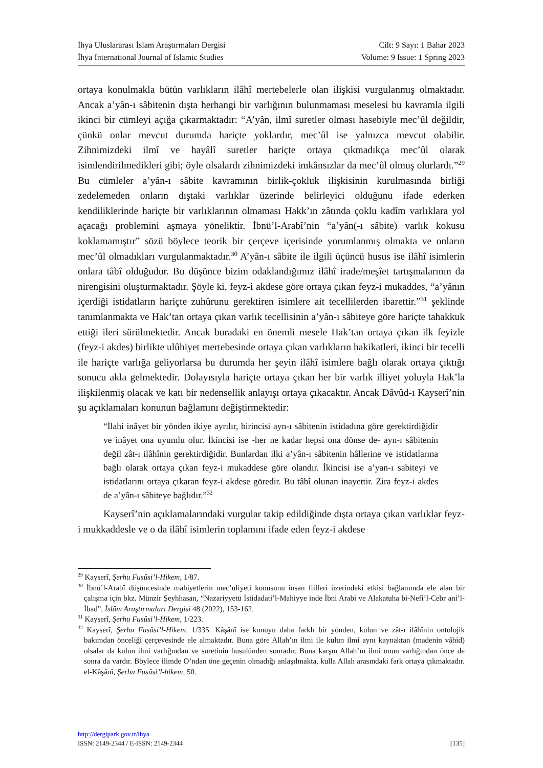İhya Uluslararası İslam Araştırmaları Dergisi Cilt: 9 Sayı: 1 Bahar 2023
İhya International Journal of Islamic Studies Volume: 9 Issue: 1 Spring 2023
ortaya konulmakla bütün varlıkların ilâhî mertebelerle olan ilişkisi vurgulanmış olmaktadır. Ancak a’yân-ı sâbitenin dışta herhangi bir varlığının bulunmaması meselesi bu kavramla ilgili ikinci bir cümleyi açığa çıkarmaktadır: “A’yân, ilmî suretler olması hasebiyle mec’ûl değildir, çünkü onlar mevcut durumda hariçte yoklardır, mec’ûl ise yalnızca mevcut olabilir. Zihnimizdeki ilmî ve hayâlî suretler hariçte ortaya çıkmadıkça mec’ûl olarak isimlendirilmedikleri gibi; öyle olsalardı zihnimizdeki imkânsızlar da mec’ûl olmuş olurlardı.”<sup>29</sup> Bu cümleler a’yân-ı sâbite kavramının birlik-çokluk ilişkisinin kurulmasında birliği zedelemeden onların dıştaki varlıklar üzerinde belirleyici olduğunu ifade ederken kendiliklerinde hariçte bir varlıklarının olmaması Hakk’ın zâtında çoklu kadîm varlıklara yol açacağı problemini aşmaya yöneliktir. İbnü’l-Arabî’nin “a’yân(-ı sâbite) varlık kokusu koklamamıştır” sözü böylece teorik bir çerçeve içerisinde yorumlanmış olmakta ve onların mec’ûl olmadıkları vurgulanmaktadır.<sup>30</sup> A’yân-ı sâbite ile ilgili üçüncü husus ise ilâhî isimlerin onlara tâbî olduğudur. Bu düşünce bizim odaklandığımız ilâhî irade/meşîet tartışmalarının da nirengisini oluşturmaktadır. Şöyle ki, feyz-i akdese göre ortaya çıkan feyz-i mukaddes, “a’yânın içerdiği istidatların hariçte zuhûrunu gerektiren isimlere ait tecellilerden ibarettir.”<sup>31</sup> şeklinde tanımlanmakta ve Hak’tan ortaya çıkan varlık tecellisinin a’yân-ı sâbiteye göre hariçte tahakkuk ettiği ileri sürülmektedir. Ancak buradaki en önemli mesele Hak’tan ortaya çıkan ilk feyizle (feyz-i akdes) birlikte ulûhiyet mertebesinde ortaya çıkan varlıkların hakikatleri, ikinci bir tecelli ile hariçte varlığa geliyorlarsa bu durumda her şeyin ilâhî isimlere bağlı olarak ortaya çıktığı sonucu akla gelmektedir. Dolayısıyla hariçte ortaya çıkan her bir varlık illiyet yoluyla Hak’la ilişkilenmiş olacak ve katı bir nedensellik anlayışı ortaya çıkacaktır. Ancak Dâvûd-ı Kayserî’nin şu açıklamaları konunun bağlamını değiştirmektedir:
“İlahi inâyet bir yönden ikiye ayrılır, birincisi ayn-ı sâbitenin istidadına göre gerektirdiğidir ve inâyet ona uyumlu olur. İkincisi ise -her ne kadar hepsi ona dönse de- ayn-ı sâbitenin değil zât-ı ilâhînin gerektirdiğidir. Bunlardan ilki a’yân-ı sâbitenin hâllerine ve istidatlarına bağlı olarak ortaya çıkan feyz-i mukaddese göre olandır. İkincisi ise a’yan-ı sabiteyi ve istidatlarını ortaya çıkaran feyz-i akdese göredir. Bu tâbî olunan inayettir. Zira feyz-i akdes de a’yân-ı sâbiteye bağlıdır.”<sup>32</sup>
Kayserî’nin açıklamalarındaki vurgular takip edildiğinde dışta ortaya çıkan varlıklar feyz-i mukkaddesle ve o da ilâhî isimlerin toplamını ifade eden feyz-i akdese
<sup>29</sup> Kayserî, Şerhu Fusûsi’l-Hikem, 1/87.
<sup>30</sup> İbnü’l-Arabî düşüncesinde mahiyetlerin mec’uliyeti konusunu insan fiilleri üzerindeki etkisi bağlamında ele alan bir çalışma için bkz. Münzir Şeyhhasan, “Nazariyyetü İstidadati’l-Mahiyye inde İbni Arabi ve Alakatuha bi-Nefi’l-Cebr ani’l-İbad”, İslâm Araştırmaları Dergisi 48 (2022), 153-162.
<sup>31</sup> Kayserî, Şerhu Fusûsi’l-Hikem, 1/223.
<sup>32</sup> Kayserî, Şerhu Fusûsi’l-Hikem, 1/335. Kâşânî ise konuyu daha farklı bir yönden, kulun ve zât-ı ilâhînin ontolojik bakımdan önceliği çerçevesinde ele almaktadır. Buna göre Allah’ın ilmi ile kulun ilmi aynı kaynaktan (madenin vâhid) olsalar da kulun ilmi varlığından ve suretinin husulünden sonradır. Buna karşın Allah’ın ilmi onun varlığından önce de sonra da vardır. Böylece ilimde O’ndan öne geçenin olmadığı anlaşılmakta, kulla Allah arasındaki fark ortaya çıkmaktadır. el-Kâşânî, Şerhu Fusûsi’l-hikem, 50.
http://dergipark.gov.tr/ihya
ISSN: 2149-2344 / E-ISSN: 2149-2344 [135]